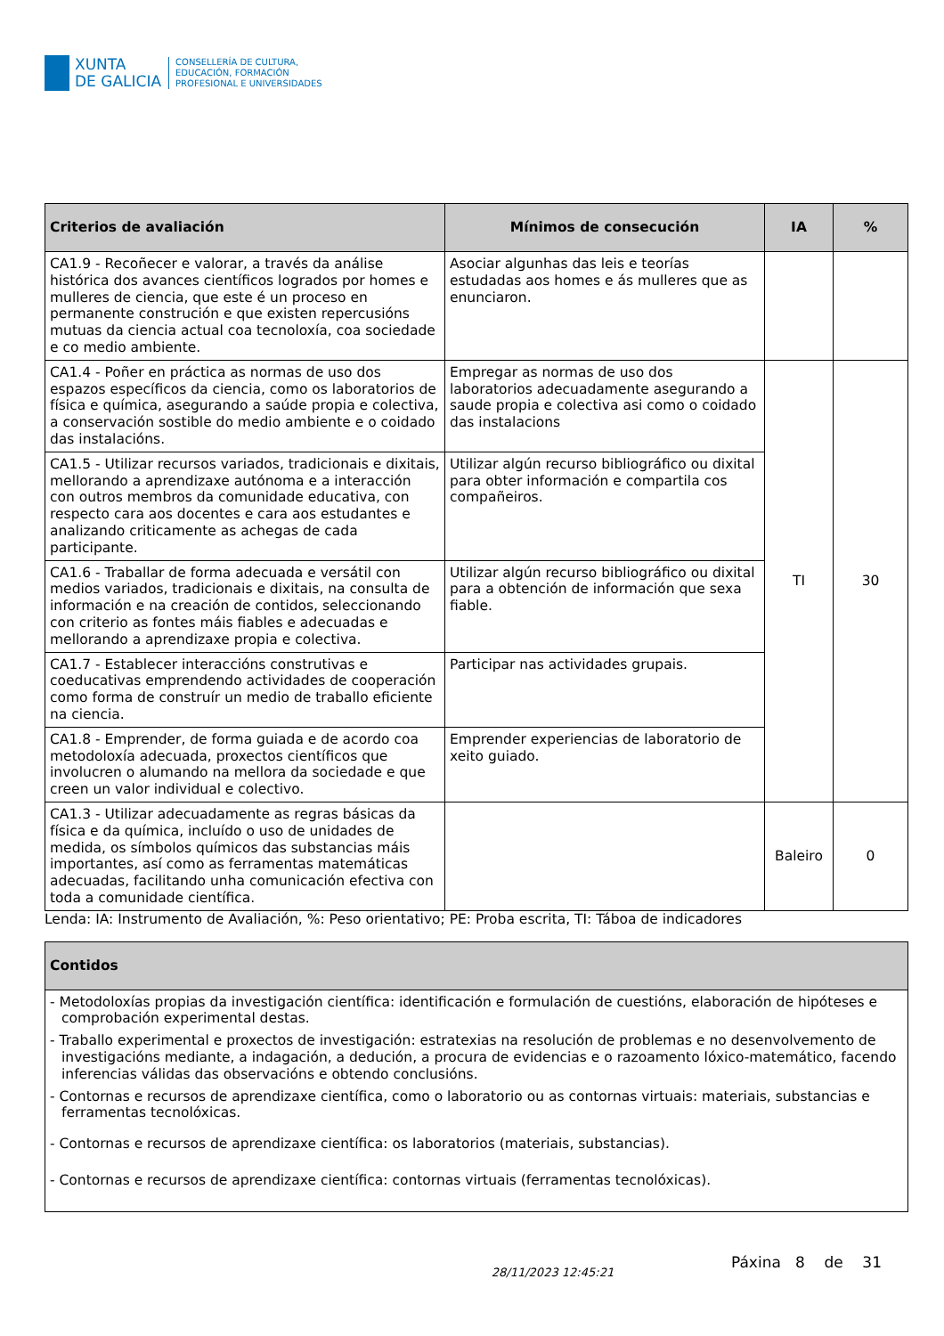XUNTA
DE GALICIA
CONSELLERÍA DE CULTURA,
EDUCACIÓN, FORMACIÓN
PROFESIONAL E UNIVERSIDADES
| Criterios de avaliación | Mínimos de consecución | IA | % |
| --- | --- | --- | --- |
| CA1.9 - Recoñecer e valorar, a través da análise histórica dos avances científicos logrados por homes e mulleres de ciencia, que este é un proceso en permanente construción e que existen repercusións mutuas da ciencia actual coa tecnoloxía, coa sociedade e co medio ambiente. | Asociar algunhas das leis e teorías estudadas aos homes e ás mulleres que as enunciaron. | | |
| CA1.4 - Poñer en práctica as normas de uso dos espazos específicos da ciencia, como os laboratorios de física e química, asegurando a saúde propia e colectiva, a conservación sostible do medio ambiente e o coidado das instalacións. | Empregar as normas de uso dos laboratorios adecuadamente asegurando a saude propia e colectiva asi como o coidado das instalacions | TI | 30 |
| CA1.5 - Utilizar recursos variados, tradicionais e dixitais, mellorando a aprendizaxe autónoma e a interacción con outros membros da comunidade educativa, con respecto cara aos docentes e cara aos estudantes e analizando criticamente as achegas de cada participante. | Utilizar algún recurso bibliográfico ou dixital para obter información e compartila cos compañeiros. | | |
| CA1.6 - Traballar de forma adecuada e versátil con medios variados, tradicionais e dixitais, na consulta de información e na creación de contidos, seleccionando con criterio as fontes máis fiables e adecuadas e mellorando a aprendizaxe propia e colectiva. | Utilizar algún recurso bibliográfico ou dixital para a obtención de información que sexa fiable. | | |
| CA1.7 - Establecer interaccións construtivas e coeducativas emprendendo actividades de cooperación como forma de construír un medio de traballo eficiente na ciencia. | Participar nas actividades grupais. | | |
| CA1.8 - Emprender, de forma guiada e de acordo coa metodoloxía adecuada, proxectos científicos que involucren o alumando na mellora da sociedade e que creen un valor individual e colectivo. | Emprender experiencias de laboratorio de xeito guiado. | | |
| CA1.3 - Utilizar adecuadamente as regras básicas da física e da química, incluído o uso de unidades de medida, os símbolos químicos das substancias máis importantes, así como as ferramentas matemáticas adecuadas, facilitando unha comunicación efectiva con toda a comunidade científica. | | Baleiro | 0 |
Lenda: IA: Instrumento de Avaliación, %: Peso orientativo; PE: Proba escrita, TI: Táboa de indicadores
| Contidos |
| --- |
| - Metodoloxías propias da investigación científica: identificación e formulación de cuestións, elaboración de hipóteses e comprobación experimental destas. - Traballo experimental e proxectos de investigación: estratexias na resolución de problemas e no desenvolvemento de investigacións mediante, a indagación, a dedución, a procura de evidencias e o razoamento lóxico-matemático, facendo inferencias válidas das observacións e obtendo conclusións. - Contornas e recursos de aprendizaxe científica, como o laboratorio ou as contornas virtuais: materiais, substancias e ferramentas tecnolóxicas. - Contornas e recursos de aprendizaxe científica: os laboratorios (materiais, substancias). - Contornas e recursos de aprendizaxe científica: contornas virtuais (ferramentas tecnolóxicas). |
28/11/2023 12:45:21 Páxina 8 de 31